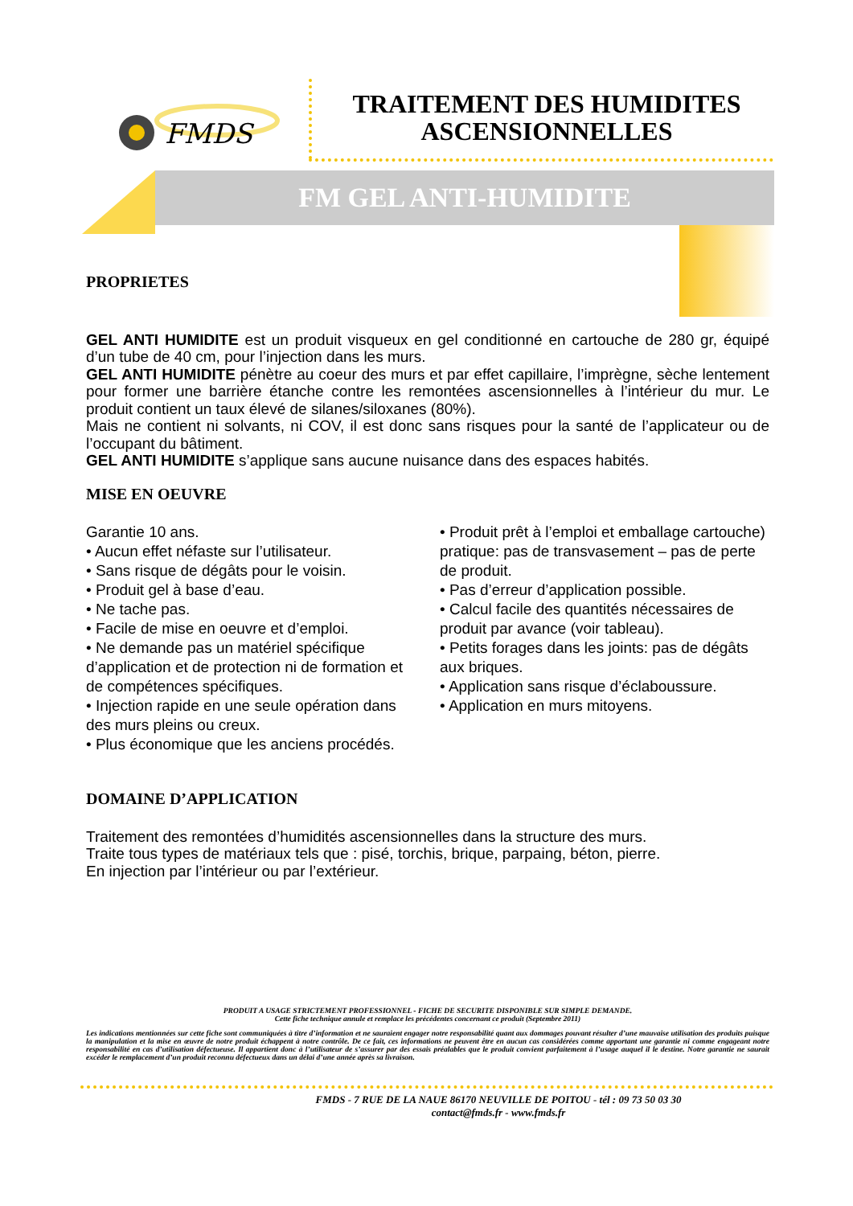FMDS
TRAITEMENT DES HUMIDITES ASCENSIONNELLES
FM GEL ANTI-HUMIDITE
PROPRIETES
GEL ANTI HUMIDITE est un produit visqueux en gel conditionné en cartouche de 280 gr, équipé d’un tube de 40 cm, pour l’injection dans les murs.
GEL ANTI HUMIDITE pénètre au coeur des murs et par effet capillaire, l’imprègne, sèche lentement pour former une barrière étanche contre les remontées ascensionnelles à l’intérieur du mur. Le produit contient un taux élevé de silanes/siloxanes (80%).
Mais ne contient ni solvants, ni COV, il est donc sans risques pour la santé de l’applicateur ou de l’occupant du bâtiment.
GEL ANTI HUMIDITE s’applique sans aucune nuisance dans des espaces habités.
MISE EN OEUVRE
Garantie 10 ans.
• Aucun effet néfaste sur l’utilisateur.
• Sans risque de dégâts pour le voisin.
• Produit gel à base d’eau.
• Ne tache pas.
• Facile de mise en oeuvre et d’emploi.
• Ne demande pas un matériel spécifique d’application et de protection ni de formation et de compétences spécifiques.
• Injection rapide en une seule opération dans des murs pleins ou creux.
• Plus économique que les anciens procédés.
• Produit prêt à l’emploi et emballage cartouche) pratique: pas de transvasement – pas de perte de produit.
• Pas d’erreur d’application possible.
• Calcul facile des quantités nécessaires de produit par avance (voir tableau).
• Petits forages dans les joints: pas de dégâts aux briques.
• Application sans risque d’éclaboussure.
• Application en murs mitoyens.
DOMAINE D’APPLICATION
Traitement des remontées d’humidités ascensionnelles dans la structure des murs.
Traite tous types de matériaux tels que : pisé, torchis, brique, parpaing, béton, pierre.
En injection par l’intérieur ou par l’extérieur.
PRODUIT A USAGE STRICTEMENT PROFESSIONNEL - FICHE DE SECURITE DISPONIBLE SUR SIMPLE DEMANDE.
Cette fiche technique annule et remplace les précédentes concernant ce produit (Septembre 2011)
Les indications mentionnées sur cette fiche sont communiquées à titre d’information et ne sauraient engager notre responsabilité quant aux dommages pouvant résulter d’une mauvaise utilisation des produits puisque la manipulation et la mise en œuvre de notre produit échappent à notre contrôle. De ce fait, ces informations ne peuvent être en aucun cas considérées comme apportant une garantie ni comme engageant notre responsabilité en cas d’utilisation défectueuse. Il appartient donc à l’utilisateur de s’assurer par des essais préalables que le produit convient parfaitement à l’usage auquel il le destine. Notre garantie ne saurait excéder le remplacement d’un produit reconnu défectueux dans un délai d’une année après sa livraison.
FMDS - 7 RUE DE LA NAUE 86170 NEUVILLE DE POITOU - tél : 09 73 50 03 30
contact@fmds.fr - www.fmds.fr